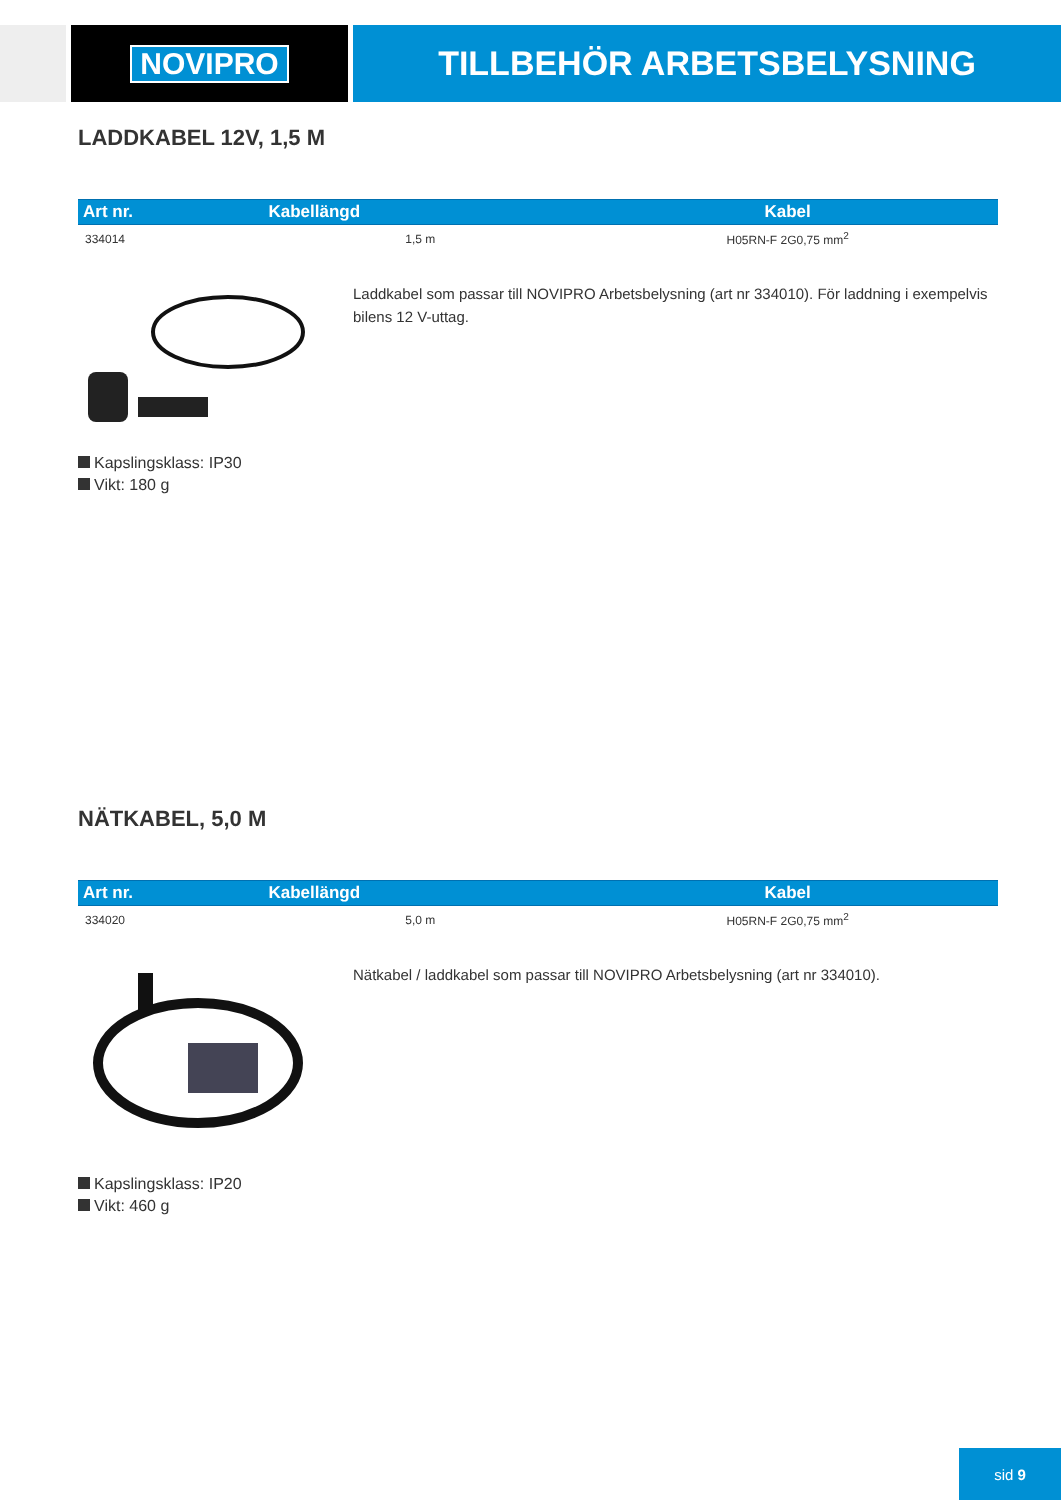NOVIPRO TILLBEHÖR ARBETSBELYSNING
LADDKABEL 12V, 1,5 M
| Art nr. | Kabellängd | Kabel |
| --- | --- | --- |
| 334014 | 1,5 m | H05RN-F 2G0,75 mm<sup>2</sup> |
Laddkabel som passar till NOVIPRO Arbetsbelysning (art nr 334010). För laddning i exempelvis bilens 12 V-uttag.
Kapslingsklass: IP30
Vikt: 180 g
NÄTKABEL, 5,0 M
| Art nr. | Kabellängd | Kabel |
| --- | --- | --- |
| 334020 | 5,0 m | H05RN-F 2G0,75 mm<sup>2</sup> |
Nätkabel / laddkabel som passar till NOVIPRO Arbetsbelysning (art nr 334010).
Kapslingsklass: IP20
Vikt: 460 g
sid 9